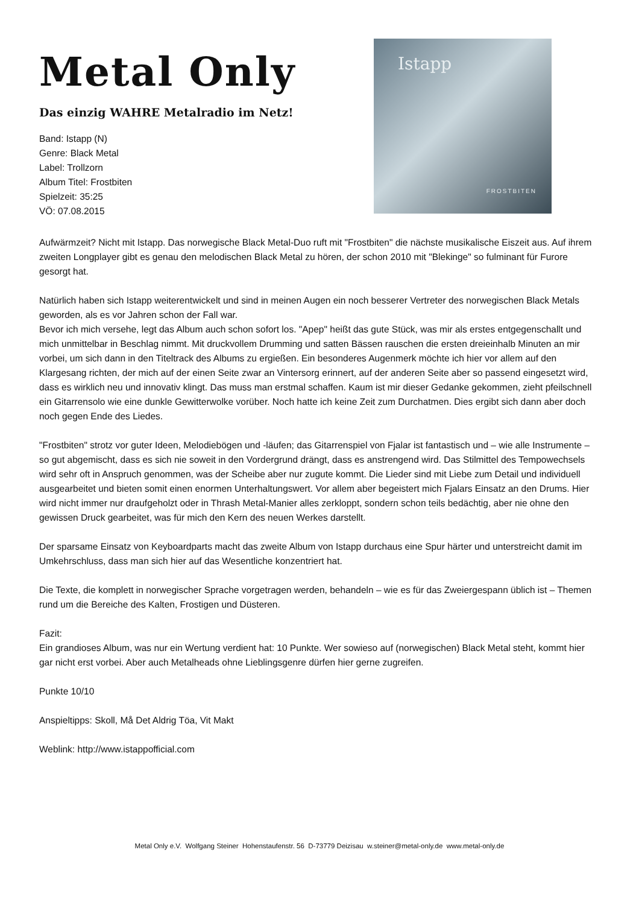Metal Only
Das einzig WAHRE Metalradio im Netz!
Band: Istapp (N)
Genre: Black Metal
Label: Trollzorn
Album Titel: Frostbiten
Spielzeit: 35:25
VÖ: 07.08.2015
Istapp
FROSTBITEN
Aufwärmzeit? Nicht mit Istapp. Das norwegische Black Metal-Duo ruft mit "Frostbiten" die nächste musikalische Eiszeit aus. Auf ihrem zweiten Longplayer gibt es genau den melodischen Black Metal zu hören, der schon 2010 mit "Blekinge" so fulminant für Furore gesorgt hat.
Natürlich haben sich Istapp weiterentwickelt und sind in meinen Augen ein noch besserer Vertreter des norwegischen Black Metals geworden, als es vor Jahren schon der Fall war.
Bevor ich mich versehe, legt das Album auch schon sofort los. "Apep" heißt das gute Stück, was mir als erstes entgegenschallt und mich unmittelbar in Beschlag nimmt. Mit druckvollem Drumming und satten Bässen rauschen die ersten dreieinhalb Minuten an mir vorbei, um sich dann in den Titeltrack des Albums zu ergießen. Ein besonderes Augenmerk möchte ich hier vor allem auf den Klargesang richten, der mich auf der einen Seite zwar an Vintersorg erinnert, auf der anderen Seite aber so passend eingesetzt wird, dass es wirklich neu und innovativ klingt. Das muss man erstmal schaffen. Kaum ist mir dieser Gedanke gekommen, zieht pfeilschnell ein Gitarrensolo wie eine dunkle Gewitterwolke vorüber. Noch hatte ich keine Zeit zum Durchatmen. Dies ergibt sich dann aber doch noch gegen Ende des Liedes.
"Frostbiten" strotz vor guter Ideen, Melodiebögen und -läufen; das Gitarrenspiel von Fjalar ist fantastisch und – wie alle Instrumente – so gut abgemischt, dass es sich nie soweit in den Vordergrund drängt, dass es anstrengend wird. Das Stilmittel des Tempowechsels wird sehr oft in Anspruch genommen, was der Scheibe aber nur zugute kommt. Die Lieder sind mit Liebe zum Detail und individuell ausgearbeitet und bieten somit einen enormen Unterhaltungswert. Vor allem aber begeistert mich Fjalars Einsatz an den Drums. Hier wird nicht immer nur draufgeholzt oder in Thrash Metal-Manier alles zerkloppt, sondern schon teils bedächtig, aber nie ohne den gewissen Druck gearbeitet, was für mich den Kern des neuen Werkes darstellt.
Der sparsame Einsatz von Keyboardparts macht das zweite Album von Istapp durchaus eine Spur härter und unterstreicht damit im Umkehrschluss, dass man sich hier auf das Wesentliche konzentriert hat.
Die Texte, die komplett in norwegischer Sprache vorgetragen werden, behandeln – wie es für das Zweiergespann üblich ist – Themen rund um die Bereiche des Kalten, Frostigen und Düsteren.
Fazit:
Ein grandioses Album, was nur ein Wertung verdient hat: 10 Punkte. Wer sowieso auf (norwegischen) Black Metal steht, kommt hier gar nicht erst vorbei. Aber auch Metalheads ohne Lieblingsgenre dürfen hier gerne zugreifen.
Punkte 10/10
Anspieltipps: Skoll, Må Det Aldrig Töa, Vit Makt
Weblink: http://www.istappofficial.com
Metal Only e.V. Wolfgang Steiner Hohenstaufenstr. 56 D-73779 Deizisau w.steiner@metal-only.de www.metal-only.de